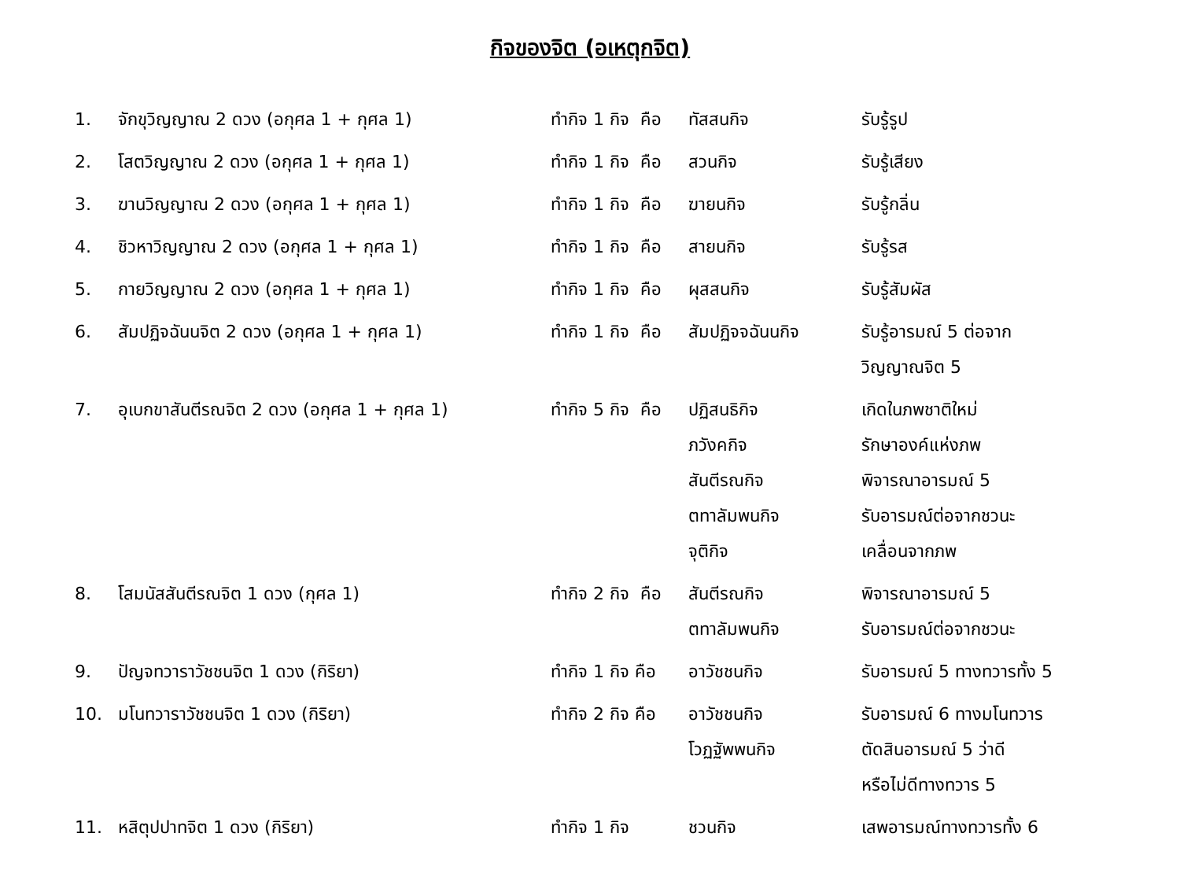กิจของจิต (อเหตุกจิต)
| 1. | จักขุวิญญาณ 2 ดวง (อกุศล 1 + กุศล 1) | ทำกิจ 1 กิจ คือ | ทัสสนกิจ | รับรู้รูป |
| 2. | โสตวิญญาณ 2 ดวง (อกุศล 1 + กุศล 1) | ทำกิจ 1 กิจ คือ | สวนกิจ | รับรู้เสียง |
| 3. | ฆานวิญญาณ 2 ดวง (อกุศล 1 + กุศล 1) | ทำกิจ 1 กิจ คือ | ฆายนกิจ | รับรู้กลิ่น |
| 4. | ชิวหาวิญญาณ 2 ดวง (อกุศล 1 + กุศล 1) | ทำกิจ 1 กิจ คือ | สายนกิจ | รับรู้รส |
| 5. | กายวิญญาณ 2 ดวง (อกุศล 1 + กุศล 1) | ทำกิจ 1 กิจ คือ | ผุสสนกิจ | รับรู้สัมผัส |
| 6. | สัมปฏิจฉันนจิต 2 ดวง (อกุศล 1 + กุศล 1) | ทำกิจ 1 กิจ คือ | สัมปฏิจจฉันนกิจ | รับรู้อารมณ์ 5 ต่อจาก วิญญาณจิต 5 |
| 7. | อุเบกขาสันตีรณจิต 2 ดวง (อกุศล 1 + กุศล 1) | ทำกิจ 5 กิจ คือ | ปฏิสนธิกิจ ภวังคกิจ สันตีรณกิจ ตทาลัมพนกิจ จุติกิจ | เกิดในภพชาติใหม่ รักษาองค์แห่งภพ พิจารณาอารมณ์ 5 รับอารมณ์ต่อจากชวนะ เคลื่อนจากภพ |
| 8. | โสมนัสสันตีรณจิต 1 ดวง (กุศล 1) | ทำกิจ 2 กิจ คือ | สันตีรณกิจ ตทาลัมพนกิจ | พิจารณาอารมณ์ 5 รับอารมณ์ต่อจากชวนะ |
| 9. | ปัญจทวาราวัชชนจิต 1 ดวง (กิริยา) | ทำกิจ 1 กิจ คือ | อาวัชชนกิจ | รับอารมณ์ 5 ทางทวารทั้ง 5 |
| 10. | มโนทวาราวัชชนจิต 1 ดวง (กิริยา) | ทำกิจ 2 กิจ คือ | อาวัชชนกิจ โวฏฐัพพนกิจ | รับอารมณ์ 6 ทางมโนทวาร ตัดสินอารมณ์ 5 ว่าดี หรือไม่ดีทางทวาร 5 |
| 11. | หสิตุปปาทจิต 1 ดวง (กิริยา) | ทำกิจ 1 กิจ | ชวนกิจ | เสพอารมณ์ทางทวารทั้ง 6 |